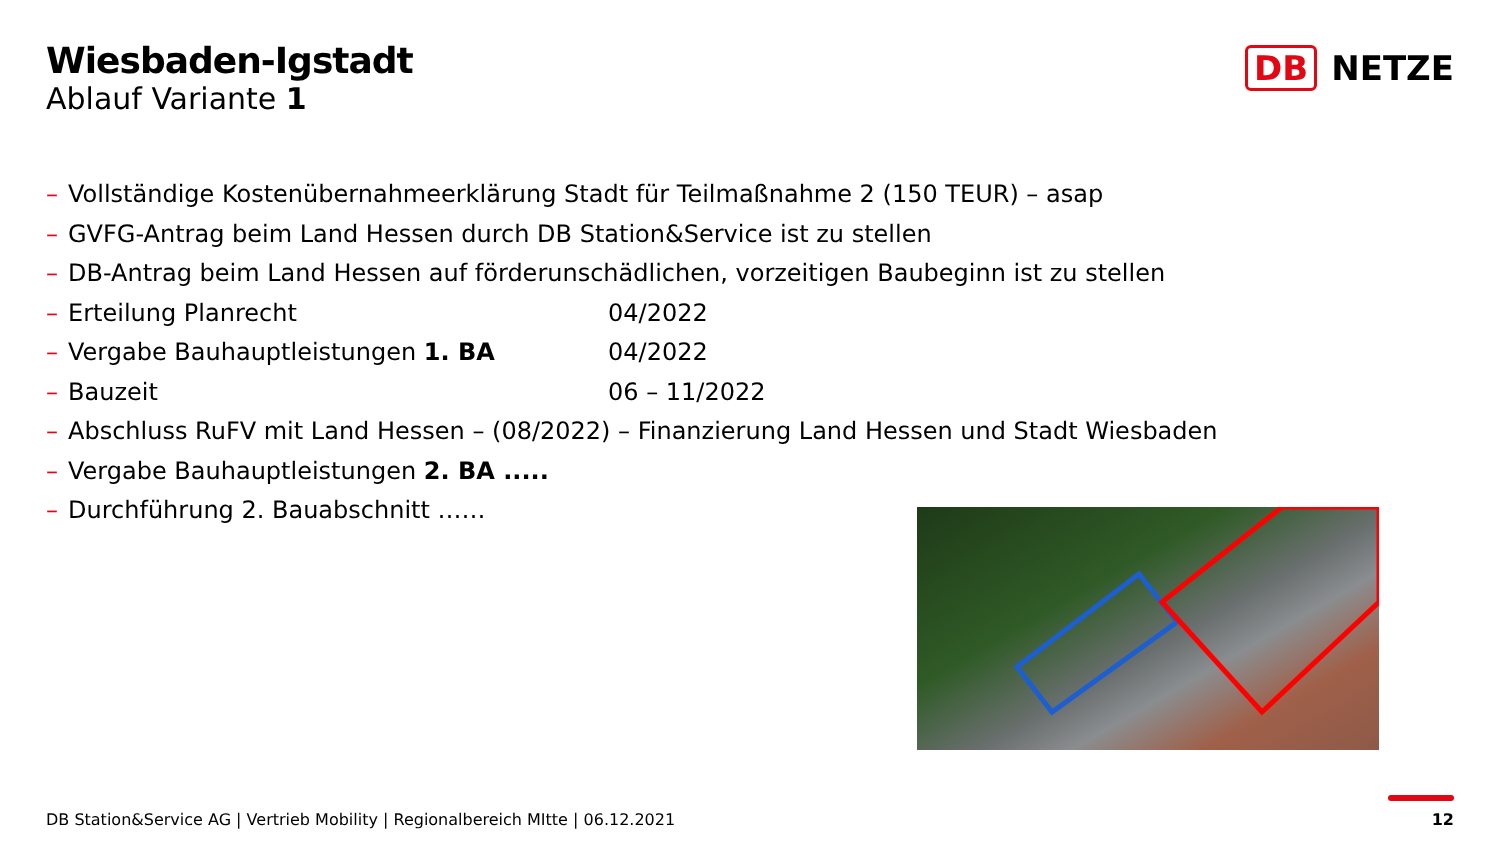Wiesbaden-Igstadt
Ablauf Variante 1
DB NETZE
– Vollständige Kostenübernahmeerklärung Stadt für Teilmaßnahme 2 (150 TEUR) – asap
– GVFG-Antrag beim Land Hessen durch DB Station&Service ist zu stellen
– DB-Antrag beim Land Hessen auf förderunschädlichen, vorzeitigen Baubeginn ist zu stellen
– Erteilung Planrecht 04/2022
– Vergabe Bauhauptleistungen 1. BA 04/2022
– Bauzeit 06 – 11/2022
– Abschluss RuFV mit Land Hessen – (08/2022) – Finanzierung Land Hessen und Stadt Wiesbaden
– Vergabe Bauhauptleistungen 2. BA .....
– Durchführung 2. Bauabschnitt ……
DB Station&Service AG | Vertrieb Mobility | Regionalbereich MItte | 06.12.2021
12